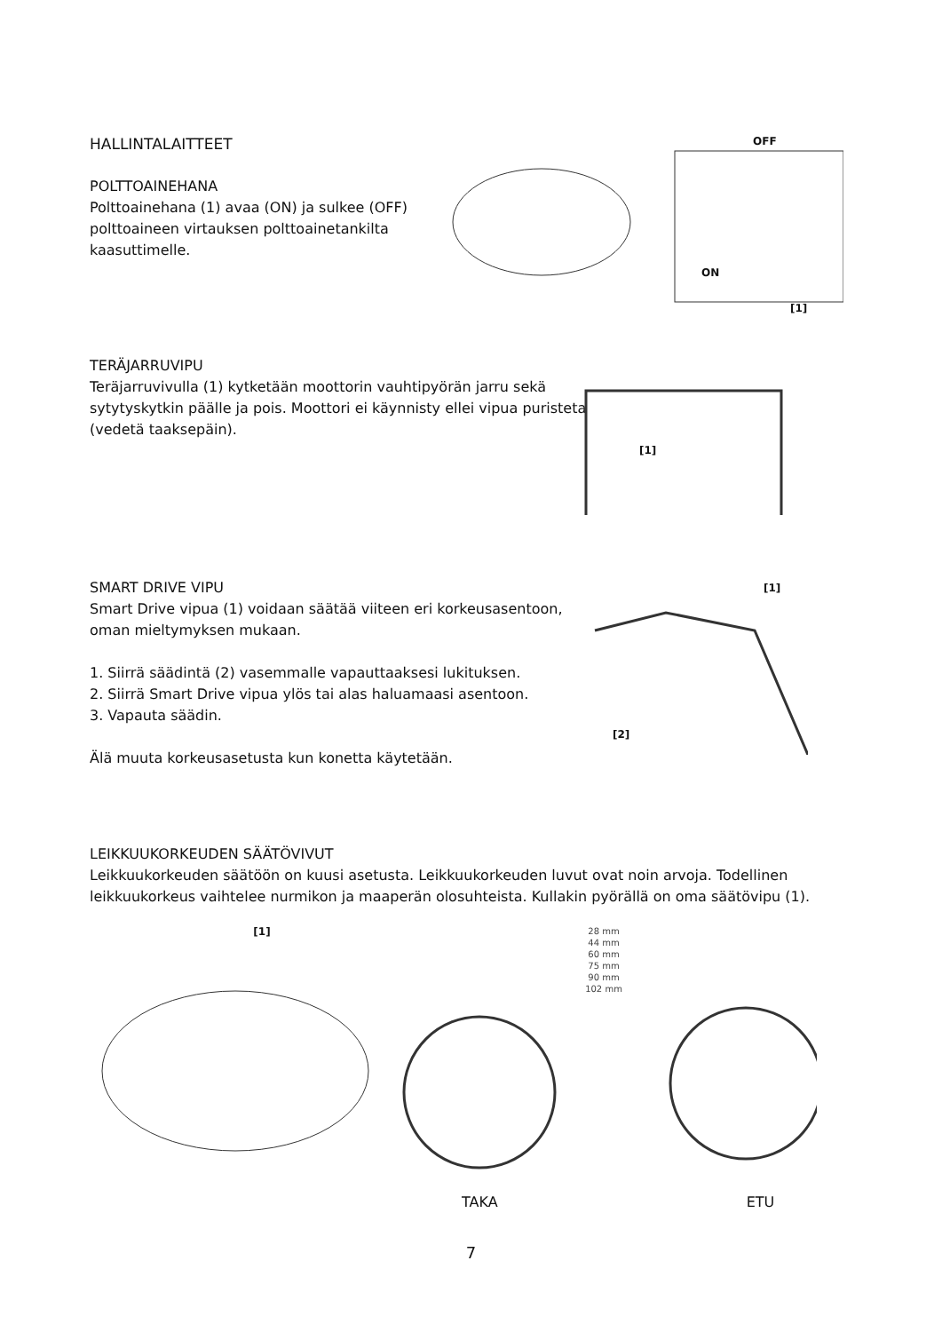HALLINTALAITTEET
POLTTOAINEHANA
Polttoainehana (1) avaa (ON) ja sulkee (OFF) polttoaineen virtauksen polttoainetankilta kaasuttimelle.
OFF
ON
[1]
TERÄJARRUVIPU
Teräjarruvivulla (1) kytketään moottorin vauhtipyörän jarru sekä sytytyskytkin päälle ja pois. Moottori ei käynnisty ellei vipua puristeta (vedetä taaksepäin).
[1]
SMART DRIVE VIPU
Smart Drive vipua (1) voidaan säätää viiteen eri korkeusasentoon, oman mieltymyksen mukaan.
1. Siirrä säädintä (2) vasemmalle vapauttaaksesi lukituksen.
2. Siirrä Smart Drive vipua ylös tai alas haluamaasi asentoon.
3. Vapauta säädin.
Älä muuta korkeusasetusta kun konetta käytetään.
[1]
[2]
LEIKKUUKORKEUDEN SÄÄTÖVIVUT
Leikkuukorkeuden säätöön on kuusi asetusta. Leikkuukorkeuden luvut ovat noin arvoja. Todellinen leikkuukorkeus vaihtelee nurmikon ja maaperän olosuhteista. Kullakin pyörällä on oma säätövipu (1).
[1]
28 mm
44 mm
60 mm
75 mm
90 mm
102 mm
TAKA ETU
7